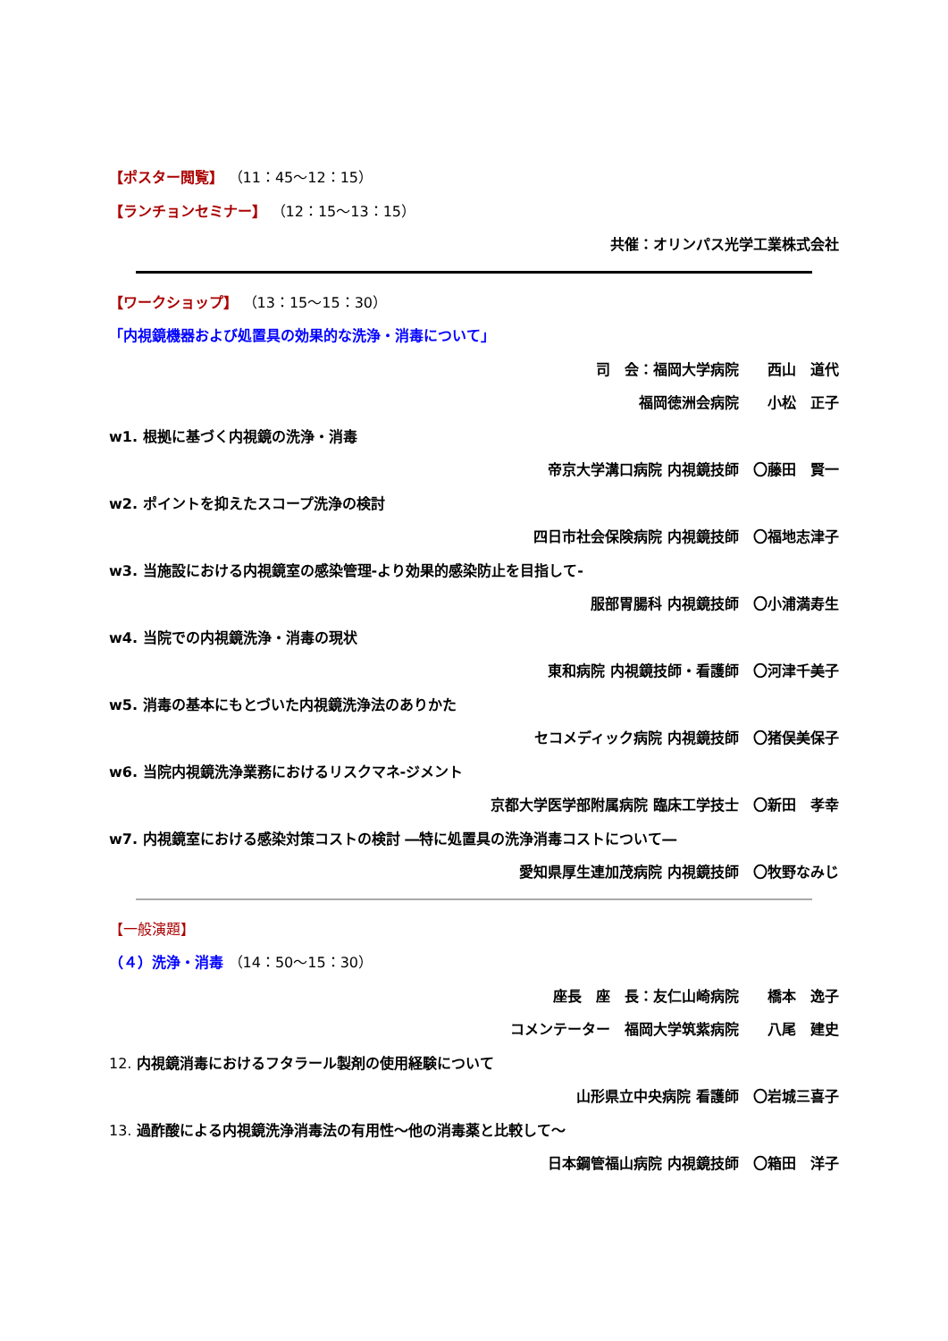【ポスター閲覧】 （11：45～12：15）
【ランチョンセミナー】 （12：15～13：15）
共催：オリンパス光学工業株式会社
【ワークショップ】 （13：15～15：30）
「内視鏡機器および処置具の効果的な洗浄・消毒について」
司　会：福岡大学病院　　西山　道代
福岡徳洲会病院　　小松　正子
w1. 根拠に基づく内視鏡の洗浄・消毒
帝京大学溝口病院 内視鏡技師　〇藤田　賢一
w2. ポイントを抑えたスコープ洗浄の検討
四日市社会保険病院 内視鏡技師　〇福地志津子
w3. 当施設における内視鏡室の感染管理-より効果的感染防止を目指して-
服部胃腸科 内視鏡技師　〇小浦満寿生
w4. 当院での内視鏡洗浄・消毒の現状
東和病院 内視鏡技師・看護師　〇河津千美子
w5. 消毒の基本にもとづいた内視鏡洗浄法のありかた
セコメディック病院 内視鏡技師　〇猪俣美保子
w6. 当院内視鏡洗浄業務におけるリスクマネ-ジメント
京都大学医学部附属病院 臨床工学技士　〇新田　孝幸
w7. 内視鏡室における感染対策コストの検討 ―特に処置具の洗浄消毒コストについて―
愛知県厚生連加茂病院 内視鏡技師　〇牧野なみじ
【一般演題】
（４）洗浄・消毒 （14：50～15：30）
座長　座　長：友仁山崎病院　　橋本　逸子
コメンテーター　福岡大学筑紫病院　　八尾　建史
12. 内視鏡消毒におけるフタラール製剤の使用経験について
山形県立中央病院 看護師　〇岩城三喜子
13. 過酢酸による内視鏡洗浄消毒法の有用性～他の消毒薬と比較して～
日本鋼管福山病院 内視鏡技師　〇箱田　洋子